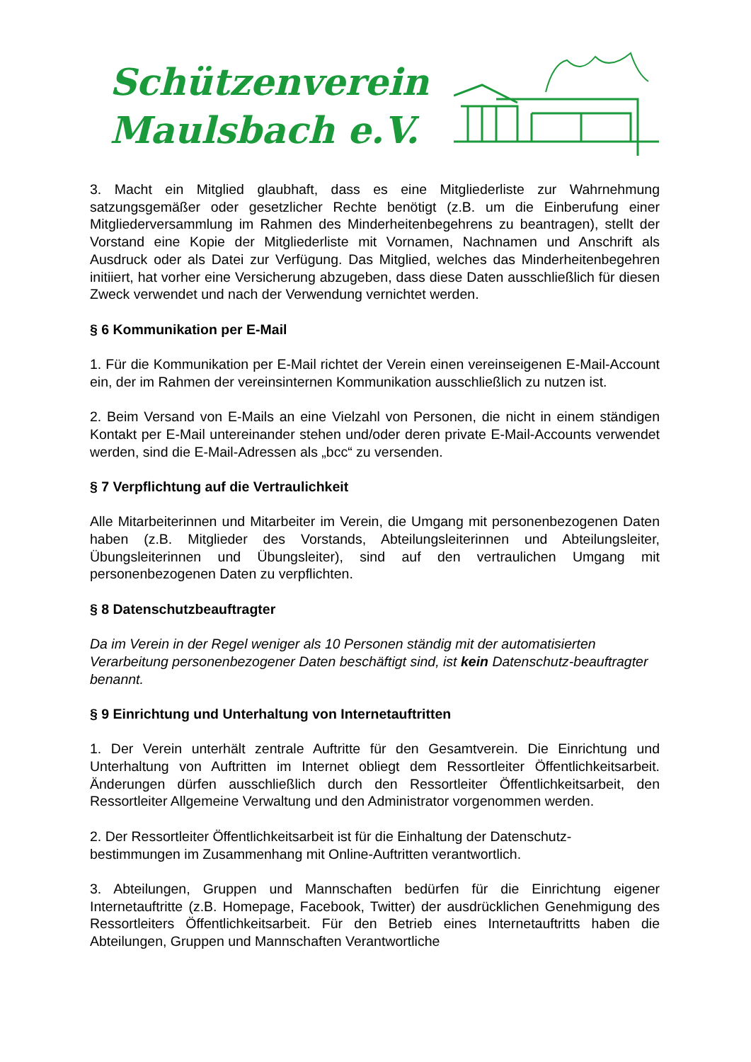Schützenverein
Maulsbach e.V.
3. Macht ein Mitglied glaubhaft, dass es eine Mitgliederliste zur Wahrnehmung satzungsgemäßer oder gesetzlicher Rechte benötigt (z.B. um die Einberufung einer Mitgliederversammlung im Rahmen des Minderheitenbegehrens zu beantragen), stellt der Vorstand eine Kopie der Mitgliederliste mit Vornamen, Nachnamen und Anschrift als Ausdruck oder als Datei zur Verfügung. Das Mitglied, welches das Minderheitenbegehren initiiert, hat vorher eine Versicherung abzugeben, dass diese Daten ausschließlich für diesen Zweck verwendet und nach der Verwendung vernichtet werden.
§ 6 Kommunikation per E-Mail
1. Für die Kommunikation per E-Mail richtet der Verein einen vereinseigenen E-Mail-Account ein, der im Rahmen der vereinsinternen Kommunikation ausschließlich zu nutzen ist.
2. Beim Versand von E-Mails an eine Vielzahl von Personen, die nicht in einem ständigen Kontakt per E-Mail untereinander stehen und/oder deren private E-Mail-Accounts verwendet werden, sind die E-Mail-Adressen als „bcc“ zu versenden.
§ 7 Verpflichtung auf die Vertraulichkeit
Alle Mitarbeiterinnen und Mitarbeiter im Verein, die Umgang mit personenbezogenen Daten haben (z.B. Mitglieder des Vorstands, Abteilungsleiterinnen und Abteilungsleiter, Übungsleiterinnen und Übungsleiter), sind auf den vertraulichen Umgang mit personenbezogenen Daten zu verpflichten.
§ 8 Datenschutzbeauftragter
Da im Verein in der Regel weniger als 10 Personen ständig mit der automatisierten Verarbeitung personenbezogener Daten beschäftigt sind, ist kein Datenschutz-beauftragter benannt.
§ 9 Einrichtung und Unterhaltung von Internetauftritten
1. Der Verein unterhält zentrale Auftritte für den Gesamtverein. Die Einrichtung und Unterhaltung von Auftritten im Internet obliegt dem Ressortleiter Öffentlichkeitsarbeit. Änderungen dürfen ausschließlich durch den Ressortleiter Öffentlichkeitsarbeit, den Ressortleiter Allgemeine Verwaltung und den Administrator vorgenommen werden.
2. Der Ressortleiter Öffentlichkeitsarbeit ist für die Einhaltung der Datenschutz-bestimmungen im Zusammenhang mit Online-Auftritten verantwortlich.
3. Abteilungen, Gruppen und Mannschaften bedürfen für die Einrichtung eigener Internetauftritte (z.B. Homepage, Facebook, Twitter) der ausdrücklichen Genehmigung des Ressortleiters Öffentlichkeitsarbeit. Für den Betrieb eines Internetauftritts haben die Abteilungen, Gruppen und Mannschaften Verantwortliche